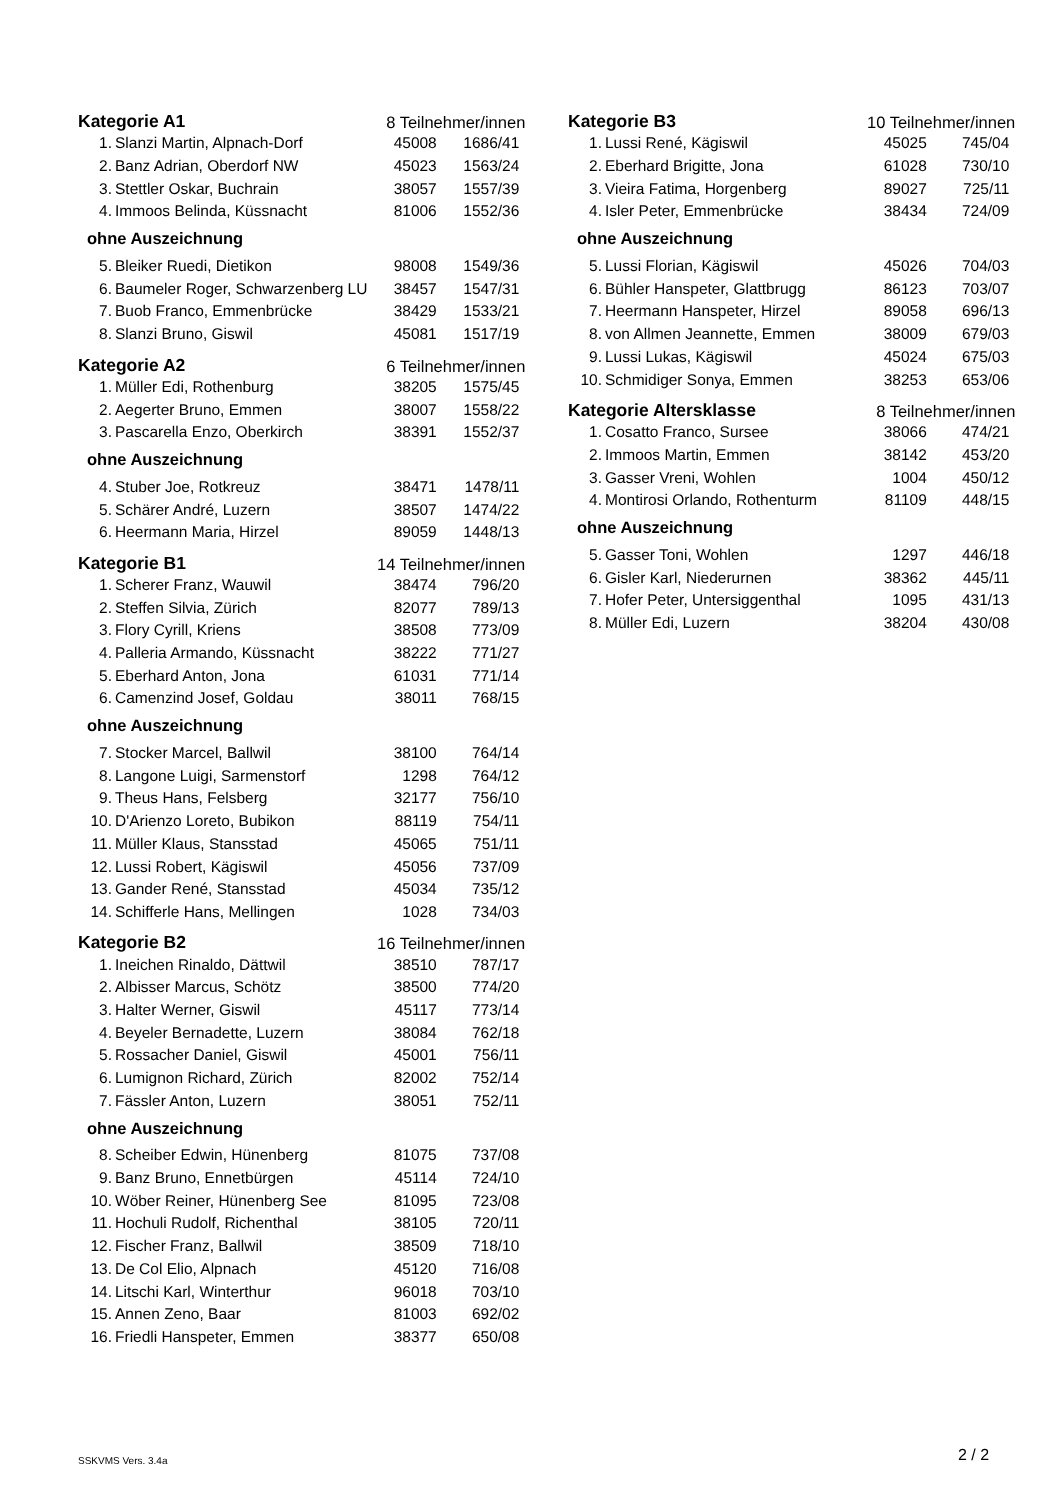| Kategorie A1 | | 8 Teilnehmer/innen | |
| 1. | Slanzi Martin, Alpnach-Dorf | 45008 | 1686/41 |
| 2. | Banz Adrian, Oberdorf NW | 45023 | 1563/24 |
| 3. | Stettler Oskar, Buchrain | 38057 | 1557/39 |
| 4. | Immoos Belinda, Küssnacht | 81006 | 1552/36 |
| ohne Auszeichnung | | | |
| 5. | Bleiker Ruedi, Dietikon | 98008 | 1549/36 |
| 6. | Baumeler Roger, Schwarzenberg LU | 38457 | 1547/31 |
| 7. | Buob Franco, Emmenbrücke | 38429 | 1533/21 |
| 8. | Slanzi Bruno, Giswil | 45081 | 1517/19 |
| Kategorie A2 | | 6 Teilnehmer/innen | |
| 1. | Müller Edi, Rothenburg | 38205 | 1575/45 |
| 2. | Aegerter Bruno, Emmen | 38007 | 1558/22 |
| 3. | Pascarella Enzo, Oberkirch | 38391 | 1552/37 |
| ohne Auszeichnung | | | |
| 4. | Stuber Joe, Rotkreuz | 38471 | 1478/11 |
| 5. | Schärer André, Luzern | 38507 | 1474/22 |
| 6. | Heermann Maria, Hirzel | 89059 | 1448/13 |
| Kategorie B1 | | 14 Teilnehmer/innen | |
| 1. | Scherer Franz, Wauwil | 38474 | 796/20 |
| 2. | Steffen Silvia, Zürich | 82077 | 789/13 |
| 3. | Flory Cyrill, Kriens | 38508 | 773/09 |
| 4. | Palleria Armando, Küssnacht | 38222 | 771/27 |
| 5. | Eberhard Anton, Jona | 61031 | 771/14 |
| 6. | Camenzind Josef, Goldau | 38011 | 768/15 |
| ohne Auszeichnung | | | |
| 7. | Stocker Marcel, Ballwil | 38100 | 764/14 |
| 8. | Langone Luigi, Sarmenstorf | 1298 | 764/12 |
| 9. | Theus Hans, Felsberg | 32177 | 756/10 |
| 10. | D'Arienzo Loreto, Bubikon | 88119 | 754/11 |
| 11. | Müller Klaus, Stansstad | 45065 | 751/11 |
| 12. | Lussi Robert, Kägiswil | 45056 | 737/09 |
| 13. | Gander René, Stansstad | 45034 | 735/12 |
| 14. | Schifferle Hans, Mellingen | 1028 | 734/03 |
| Kategorie B2 | | 16 Teilnehmer/innen | |
| 1. | Ineichen Rinaldo, Dättwil | 38510 | 787/17 |
| 2. | Albisser Marcus, Schötz | 38500 | 774/20 |
| 3. | Halter Werner, Giswil | 45117 | 773/14 |
| 4. | Beyeler Bernadette, Luzern | 38084 | 762/18 |
| 5. | Rossacher Daniel, Giswil | 45001 | 756/11 |
| 6. | Lumignon Richard, Zürich | 82002 | 752/14 |
| 7. | Fässler Anton, Luzern | 38051 | 752/11 |
| ohne Auszeichnung | | | |
| 8. | Scheiber Edwin, Hünenberg | 81075 | 737/08 |
| 9. | Banz Bruno, Ennetbürgen | 45114 | 724/10 |
| 10. | Wöber Reiner, Hünenberg See | 81095 | 723/08 |
| 11. | Hochuli Rudolf, Richenthal | 38105 | 720/11 |
| 12. | Fischer Franz, Ballwil | 38509 | 718/10 |
| 13. | De Col Elio, Alpnach | 45120 | 716/08 |
| 14. | Litschi Karl, Winterthur | 96018 | 703/10 |
| 15. | Annen Zeno, Baar | 81003 | 692/02 |
| 16. | Friedli Hanspeter, Emmen | 38377 | 650/08 |
| Kategorie B3 | | 10 Teilnehmer/innen | |
| 1. | Lussi René, Kägiswil | 45025 | 745/04 |
| 2. | Eberhard Brigitte, Jona | 61028 | 730/10 |
| 3. | Vieira Fatima, Horgenberg | 89027 | 725/11 |
| 4. | Isler Peter, Emmenbrücke | 38434 | 724/09 |
| ohne Auszeichnung | | | |
| 5. | Lussi Florian, Kägiswil | 45026 | 704/03 |
| 6. | Bühler Hanspeter, Glattbrugg | 86123 | 703/07 |
| 7. | Heermann Hanspeter, Hirzel | 89058 | 696/13 |
| 8. | von Allmen Jeannette, Emmen | 38009 | 679/03 |
| 9. | Lussi Lukas, Kägiswil | 45024 | 675/03 |
| 10. | Schmidiger Sonya, Emmen | 38253 | 653/06 |
| Kategorie Altersklasse | | 8 Teilnehmer/innen | |
| 1. | Cosatto Franco, Sursee | 38066 | 474/21 |
| 2. | Immoos Martin, Emmen | 38142 | 453/20 |
| 3. | Gasser Vreni, Wohlen | 1004 | 450/12 |
| 4. | Montirosi Orlando, Rothenturm | 81109 | 448/15 |
| ohne Auszeichnung | | | |
| 5. | Gasser Toni, Wohlen | 1297 | 446/18 |
| 6. | Gisler Karl, Niederurnen | 38362 | 445/11 |
| 7. | Hofer Peter, Untersiggenthal | 1095 | 431/13 |
| 8. | Müller Edi, Luzern | 38204 | 430/08 |
SSKVMS Vers. 3.4a 2 / 2